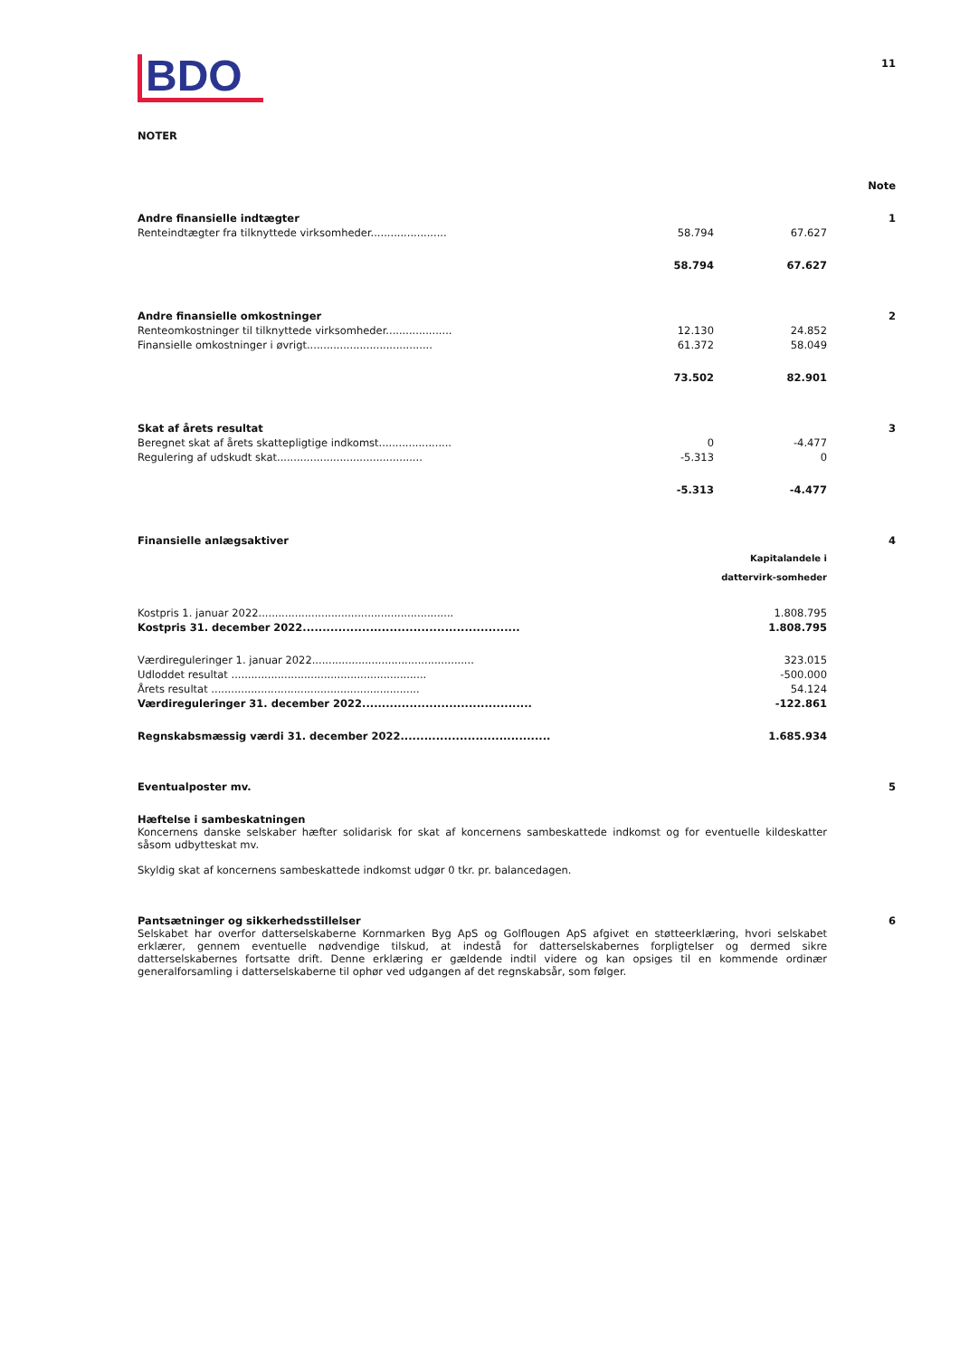11
BDO
NOTER
| | | | Note |
| Andre finansielle indtægter | | | 1 |
| Renteindtægter fra tilknyttede virksomheder....................... | 58.794 | 67.627 | |
| | 58.794 | 67.627 | |
| Andre finansielle omkostninger | | | 2 |
| Renteomkostninger til tilknyttede virksomheder.................... | 12.130 | 24.852 | |
| Finansielle omkostninger i øvrigt...................................... | 61.372 | 58.049 | |
| | 73.502 | 82.901 | |
| Skat af årets resultat | | | 3 |
| Beregnet skat af årets skattepligtige indkomst...................... | 0 | -4.477 | |
| Regulering af udskudt skat............................................ | -5.313 | 0 | |
| | -5.313 | -4.477 | |
| Finansielle anlægsaktiver | | 4 |
| | Kapitalandele i dattervirk-somheder | |
| Kostpris 1. januar 2022........................................................... | 1.808.795 | |
| Kostpris 31. december 2022....................................................... | 1.808.795 | |
| Værdireguleringer 1. januar 2022................................................. | 323.015 | |
| Udloddet resultat ........................................................... | -500.000 | |
| Årets resultat ............................................................... | 54.124 | |
| Værdireguleringer 31. december 2022........................................... | -122.861 | |
| Regnskabsmæssig værdi 31. december 2022...................................... | 1.685.934 | |
| Eventualposter mv. | 5 |
| Hæftelse i sambeskatningen Koncernens danske selskaber hæfter solidarisk for skat af koncernens sambeskattede indkomst og for eventuelle kildeskatter såsom udbytteskat mv. Skyldig skat af koncernens sambeskattede indkomst udgør 0 tkr. pr. balancedagen. | |
| Pantsætninger og sikkerhedsstillelser Selskabet har overfor datterselskaberne Kornmarken Byg ApS og Golflougen ApS afgivet en støtteerklæring, hvori selskabet erklærer, gennem eventuelle nødvendige tilskud, at indestå for datterselskabernes forpligtelser og dermed sikre datterselskabernes fortsatte drift. Denne erklæring er gældende indtil videre og kan opsiges til en kommende ordinær generalforsamling i datterselskaberne til ophør ved udgangen af det regnskabsår, som følger. | 6 |